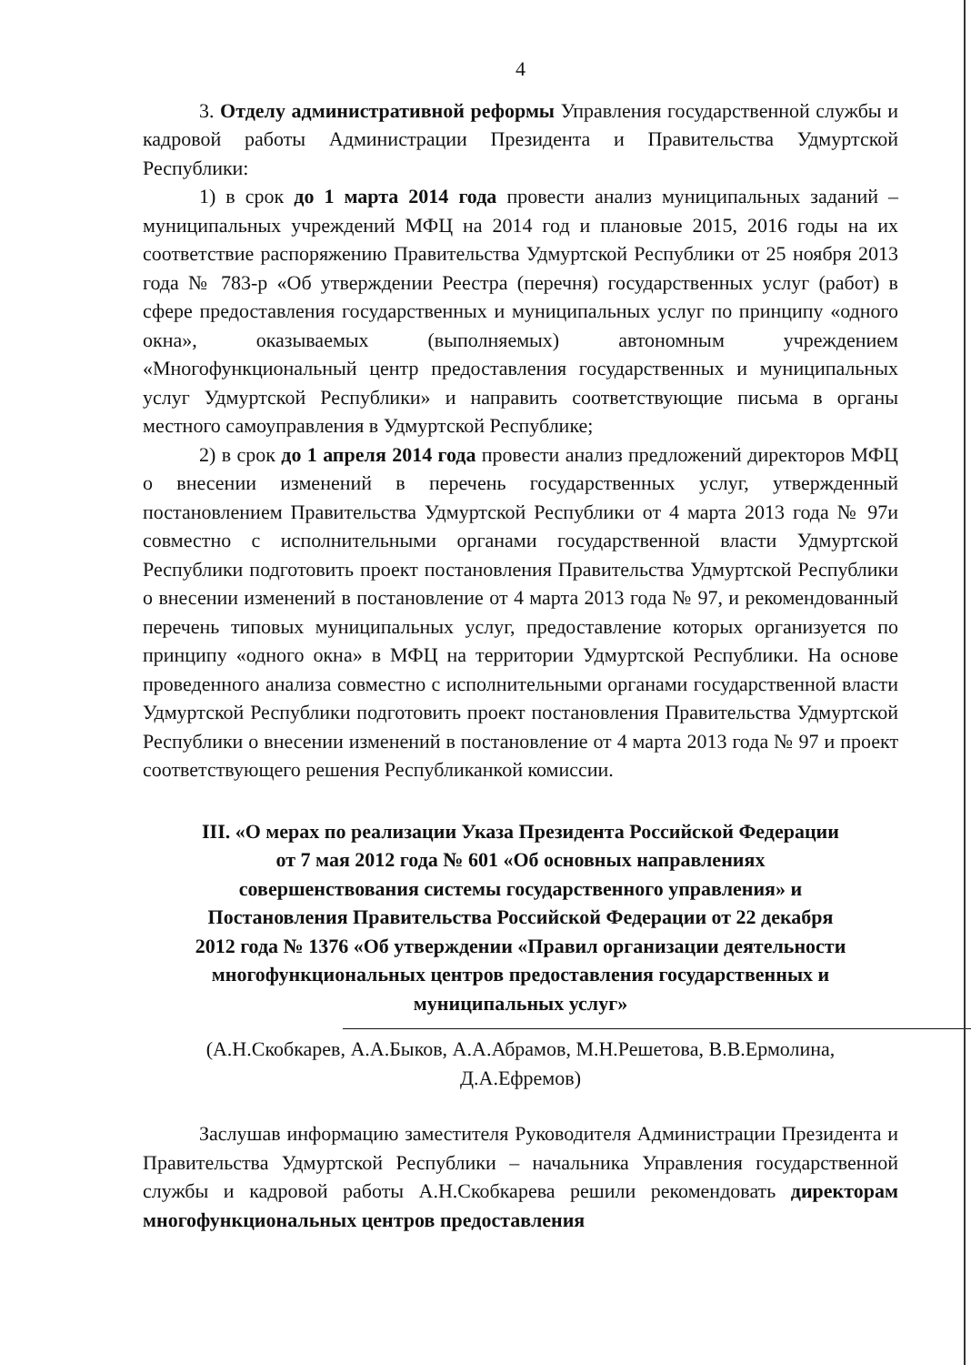4
3. Отделу административной реформы Управления государственной службы и кадровой работы Администрации Президента и Правительства Удмуртской Республики:
1) в срок до 1 марта 2014 года провести анализ муниципальных заданий – муниципальных учреждений МФЦ на 2014 год и плановые 2015, 2016 годы на их соответствие распоряжению Правительства Удмуртской Республики от 25 ноября 2013 года № 783-р «Об утверждении Реестра (перечня) государственных услуг (работ) в сфере предоставления государственных и муниципальных услуг по принципу «одного окна», оказываемых (выполняемых) автономным учреждением «Многофункциональный центр предоставления государственных и муниципальных услуг Удмуртской Республики» и направить соответствующие письма в органы местного самоуправления в Удмуртской Республике;
2) в срок до 1 апреля 2014 года провести анализ предложений директоров МФЦ о внесении изменений в перечень государственных услуг, утвержденный постановлением Правительства Удмуртской Республики от 4 марта 2013 года № 97и совместно с исполнительными органами государственной власти Удмуртской Республики подготовить проект постановления Правительства Удмуртской Республики о внесении изменений в постановление от 4 марта 2013 года № 97, и рекомендованный перечень типовых муниципальных услуг, предоставление которых организуется по принципу «одного окна» в МФЦ на территории Удмуртской Республики. На основе проведенного анализа совместно с исполнительными органами государственной власти Удмуртской Республики подготовить проект постановления Правительства Удмуртской Республики о внесении изменений в постановление от 4 марта 2013 года № 97 и проект соответствующего решения Республиканкой комиссии.
III. «О мерах по реализации Указа Президента Российской Федерации
от 7 мая 2012 года № 601 «Об основных направлениях
совершенствования системы государственного управления» и
Постановления Правительства Российской Федерации от 22 декабря
2012 года № 1376 «Об утверждении «Правил организации деятельности
многофункциональных центров предоставления государственных и
муниципальных услуг»
(А.Н.Скобкарев, А.А.Быков, А.А.Абрамов, М.Н.Решетова, В.В.Ермолина,
Д.А.Ефремов)
Заслушав информацию заместителя Руководителя Администрации Президента и Правительства Удмуртской Республики – начальника Управления государственной службы и кадровой работы А.Н.Скобкарева решили рекомендовать директорам многофункциональных центров предоставления